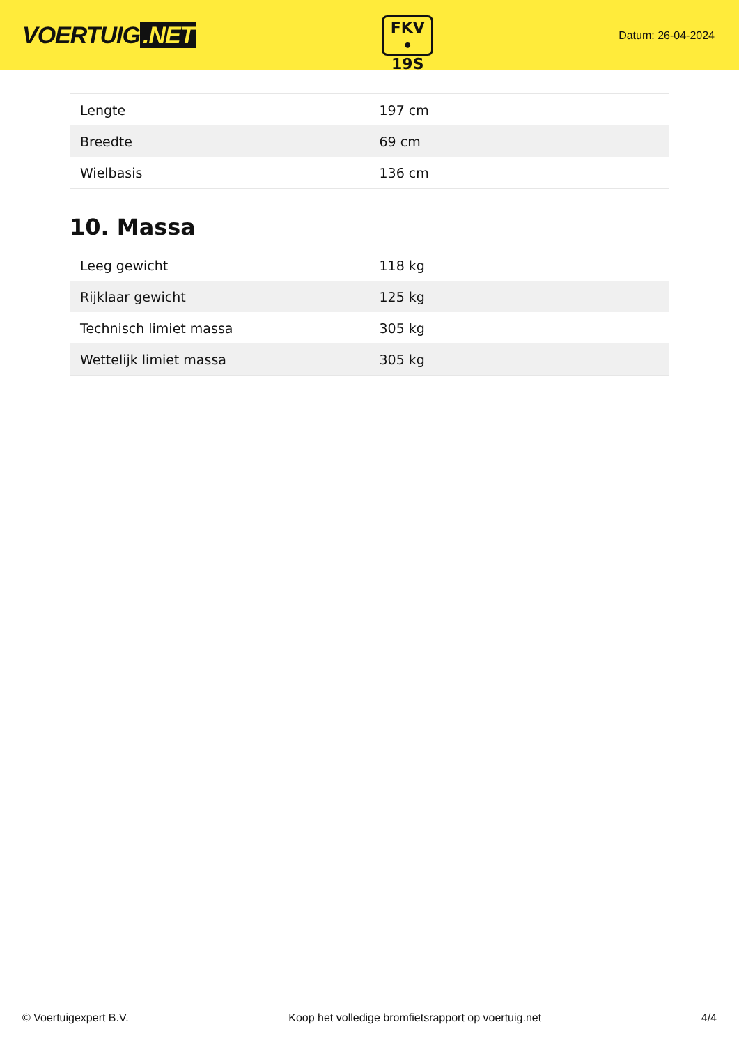VOERTUIG.NET
FKV
• 19S
Datum: 26-04-2024
| Lengte | 197 cm |
| Breedte | 69 cm |
| Wielbasis | 136 cm |
10. Massa
| Leeg gewicht | 118 kg |
| Rijklaar gewicht | 125 kg |
| Technisch limiet massa | 305 kg |
| Wettelijk limiet massa | 305 kg |
© Voertuigexpert B.V. Koop het volledige bromfietsrapport op voertuig.net 4/4